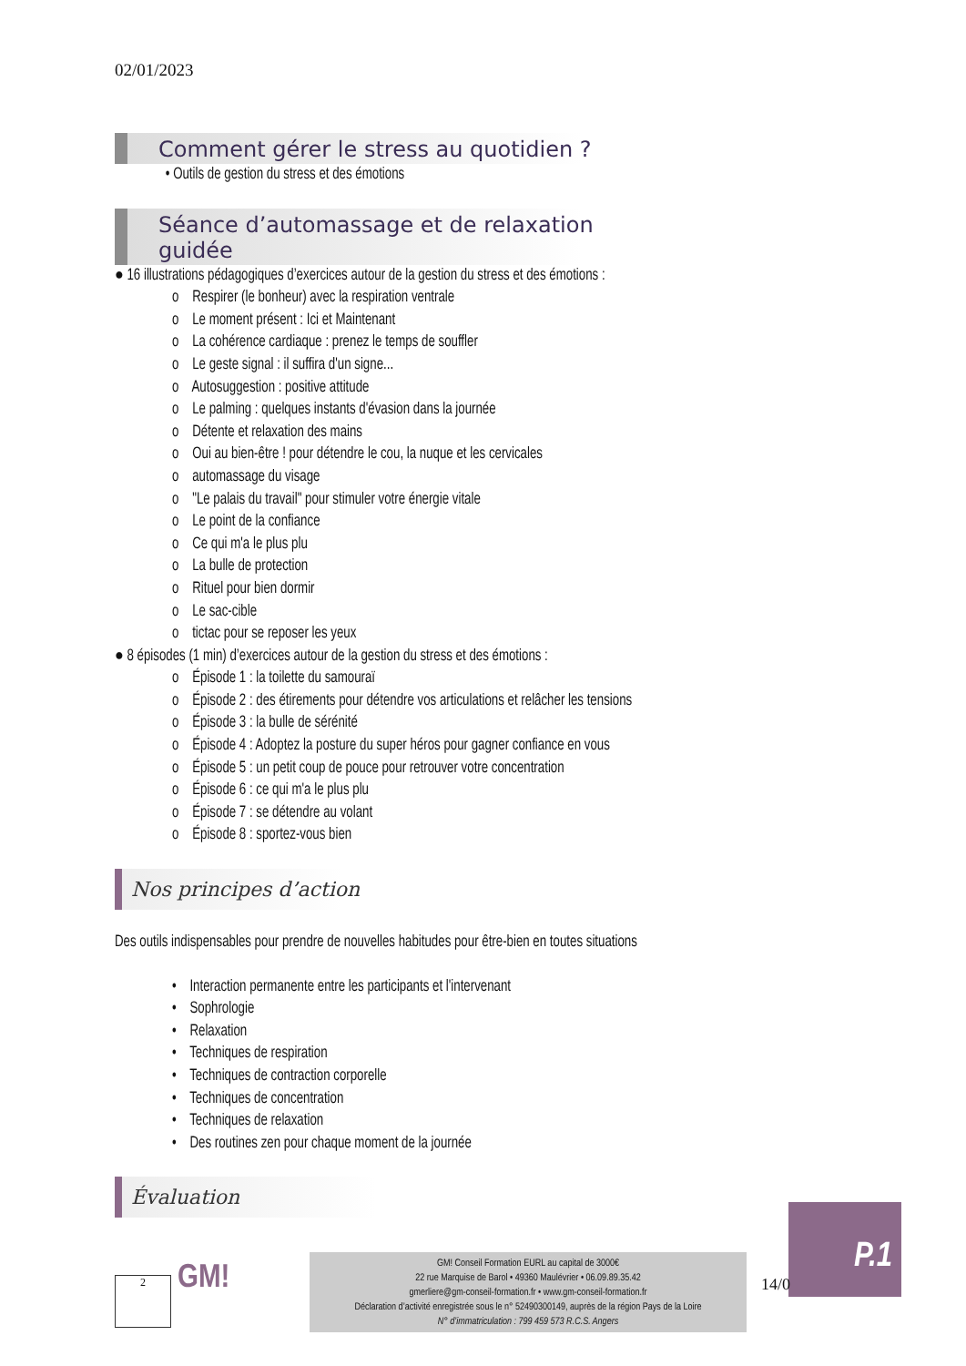02/01/2023
Comment gérer le stress au quotidien ?
• Outils de gestion du stress et des émotions
Séance d’automassage et de relaxation guidée
● 16 illustrations pédagogiques d’exercices autour de la gestion du stress et des émotions :
o Respirer (le bonheur) avec la respiration ventrale
o Le moment présent : Ici et Maintenant
o La cohérence cardiaque : prenez le temps de souffler
o Le geste signal : il suffira d'un signe...
o Autosuggestion : positive attitude
o Le palming : quelques instants d'évasion dans la journée
o Détente et relaxation des mains
o Oui au bien-être ! pour détendre le cou, la nuque et les cervicales
o automassage du visage
o "Le palais du travail" pour stimuler votre énergie vitale
o Le point de la confiance
o Ce qui m'a le plus plu
o La bulle de protection
o Rituel pour bien dormir
o Le sac-cible
o tictac pour se reposer les yeux
● 8 épisodes (1 min) d’exercices autour de la gestion du stress et des émotions :
o Épisode 1 : la toilette du samouraï
o Épisode 2 : des étirements pour détendre vos articulations et relâcher les tensions
o Épisode 3 : la bulle de sérénité
o Épisode 4 : Adoptez la posture du super héros pour gagner confiance en vous
o Épisode 5 : un petit coup de pouce pour retrouver votre concentration
o Épisode 6 : ce qui m'a le plus plu
o Épisode 7 : se détendre au volant
o Épisode 8 : sportez-vous bien
Nos principes d’action
Des outils indispensables pour prendre de nouvelles habitudes pour être-bien en toutes situations
• Interaction permanente entre les participants et l'intervenant
• Sophrologie
• Relaxation
• Techniques de respiration
• Techniques de contraction corporelle
• Techniques de concentration
• Techniques de relaxation
• Des routines zen pour chaque moment de la journée
Évaluation
2 GM!
GM! Conseil Formation EURL au capital de 3000€
22 rue Marquise de Barol • 49360 Maulévrier • 06.09.89.35.42
gmerliere@gm-conseil-formation.fr • www.gm-conseil-formation.fr
Déclaration d’activité enregistrée sous le n° 52490300149, auprès de la région Pays de la Loire
N° d’immatriculation : 799 459 573 R.C.S. Angers
P.1
14/0